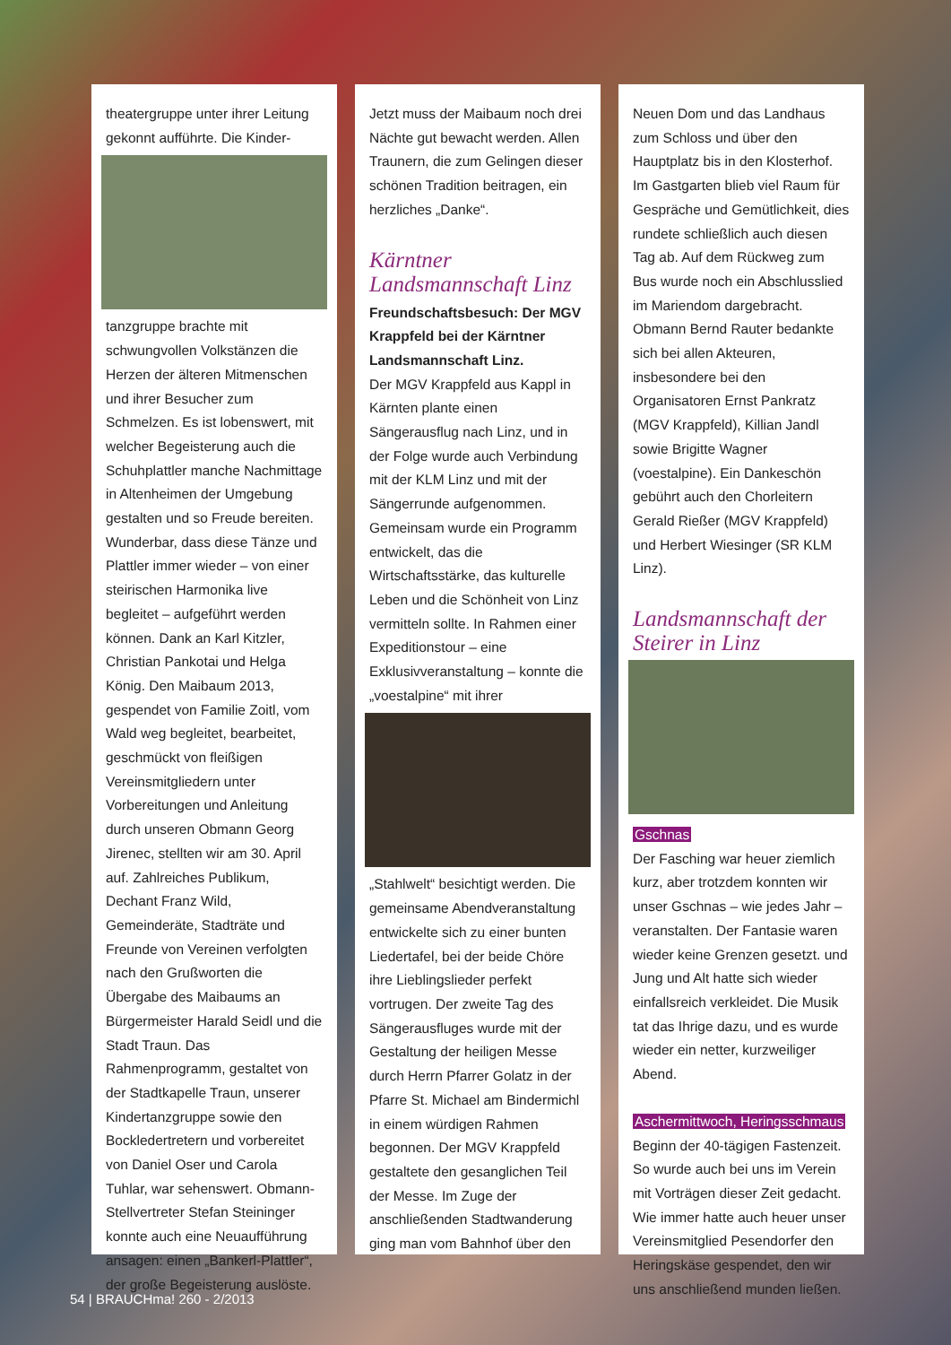theatergruppe unter ihrer Leitung gekonnt aufführte. Die Kinder-
tanzgruppe brachte mit schwungvollen Volkstänzen die Herzen der älteren Mitmenschen und ihrer Besucher zum Schmelzen. Es ist lobenswert, mit welcher Begeisterung auch die Schuhplattler manche Nachmittage in Altenheimen der Umgebung gestalten und so Freude bereiten. Wunderbar, dass diese Tänze und Plattler immer wieder – von einer steirischen Harmonika live begleitet – aufgeführt werden können. Dank an Karl Kitzler, Christian Pankotai und Helga König. Den Maibaum 2013, gespendet von Familie Zoitl, vom Wald weg begleitet, bearbeitet, geschmückt von fleißigen Vereinsmitgliedern unter Vorbereitungen und Anleitung durch unseren Obmann Georg Jirenec, stellten wir am 30. April auf. Zahlreiches Publikum, Dechant Franz Wild, Gemeinderäte, Stadträte und Freunde von Vereinen verfolgten nach den Grußworten die Übergabe des Maibaums an Bürgermeister Harald Seidl und die Stadt Traun. Das Rahmenprogramm, gestaltet von der Stadtkapelle Traun, unserer Kindertanzgruppe sowie den Bockledertretern und vorbereitet von Daniel Oser und Carola Tuhlar, war sehenswert. Obmann-Stellvertreter Stefan Steininger konnte auch eine Neuaufführung ansagen: einen „Bankerl-Plattler“, der große Begeisterung auslöste.
Jetzt muss der Maibaum noch drei Nächte gut bewacht werden. Allen Traunern, die zum Gelingen dieser schönen Tradition beitragen, ein herzliches „Danke“.
Kärntner Landsmannschaft Linz
Freundschaftsbesuch: Der MGV Krappfeld bei der Kärntner Landsmannschaft Linz.
Der MGV Krappfeld aus Kappl in Kärnten plante einen Sängerausflug nach Linz, und in der Folge wurde auch Verbindung mit der KLM Linz und mit der Sängerrunde aufgenommen. Gemeinsam wurde ein Programm entwickelt, das die Wirtschaftsstärke, das kulturelle Leben und die Schönheit von Linz vermitteln sollte. In Rahmen einer Expeditionstour – eine Exklusivveranstaltung – konnte die „voestalpine“ mit ihrer
„Stahlwelt“ besichtigt werden. Die gemeinsame Abendveranstaltung entwickelte sich zu einer bunten Liedertafel, bei der beide Chöre ihre Lieblingslieder perfekt vortrugen. Der zweite Tag des Sängerausfluges wurde mit der Gestaltung der heiligen Messe durch Herrn Pfarrer Golatz in der Pfarre St. Michael am Bindermichl in einem würdigen Rahmen begonnen. Der MGV Krappfeld gestaltete den gesanglichen Teil der Messe. Im Zuge der anschließenden Stadtwanderung ging man vom Bahnhof über den
Neuen Dom und das Landhaus zum Schloss und über den Hauptplatz bis in den Klosterhof. Im Gastgarten blieb viel Raum für Gespräche und Gemütlichkeit, dies rundete schließlich auch diesen Tag ab. Auf dem Rückweg zum Bus wurde noch ein Abschlusslied im Mariendom dargebracht. Obmann Bernd Rauter bedankte sich bei allen Akteuren, insbesondere bei den Organisatoren Ernst Pankratz (MGV Krappfeld), Killian Jandl sowie Brigitte Wagner (voestalpine). Ein Dankeschön gebührt auch den Chorleitern Gerald Rießer (MGV Krappfeld) und Herbert Wiesinger (SR KLM Linz).
Landsmannschaft der Steirer in Linz
Gschnas
Der Fasching war heuer ziemlich kurz, aber trotzdem konnten wir unser Gschnas – wie jedes Jahr – veranstalten. Der Fantasie waren wieder keine Grenzen gesetzt. und Jung und Alt hatte sich wieder einfallsreich verkleidet. Die Musik tat das Ihrige dazu, und es wurde wieder ein netter, kurzweiliger Abend.
Aschermittwoch, Heringsschmaus
Beginn der 40-tägigen Fastenzeit. So wurde auch bei uns im Verein mit Vorträgen dieser Zeit gedacht. Wie immer hatte auch heuer unser Vereinsmitglied Pesendorfer den Heringskäse gespendet, den wir uns anschließend munden ließen.
54 | BRAUCHma! 260 - 2/2013